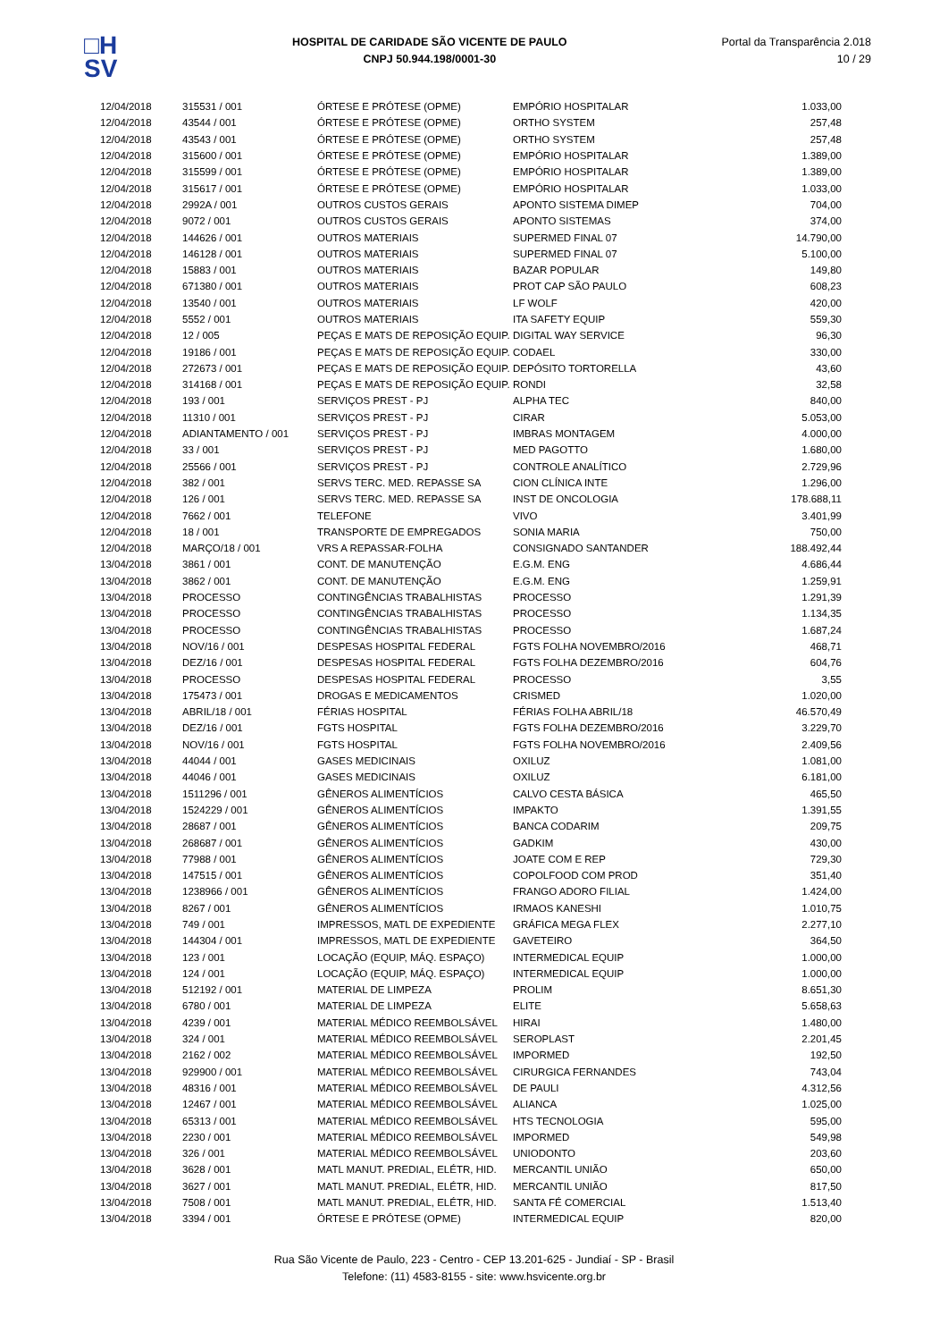□H
SV
HOSPITAL DE CARIDADE SÃO VICENTE DE PAULO
CNPJ 50.944.198/0001-30
Portal da Transparência 2.018
10 / 29
| 12/04/2018 | 315531 / 001 | ÓRTESE E PRÓTESE (OPME) | EMPÓRIO HOSPITALAR | 1.033,00 |
| 12/04/2018 | 43544 / 001 | ÓRTESE E PRÓTESE (OPME) | ORTHO SYSTEM | 257,48 |
| 12/04/2018 | 43543 / 001 | ÓRTESE E PRÓTESE (OPME) | ORTHO SYSTEM | 257,48 |
| 12/04/2018 | 315600 / 001 | ÓRTESE E PRÓTESE (OPME) | EMPÓRIO HOSPITALAR | 1.389,00 |
| 12/04/2018 | 315599 / 001 | ÓRTESE E PRÓTESE (OPME) | EMPÓRIO HOSPITALAR | 1.389,00 |
| 12/04/2018 | 315617 / 001 | ÓRTESE E PRÓTESE (OPME) | EMPÓRIO HOSPITALAR | 1.033,00 |
| 12/04/2018 | 2992A / 001 | OUTROS CUSTOS GERAIS | APONTO SISTEMA DIMEP | 704,00 |
| 12/04/2018 | 9072 / 001 | OUTROS CUSTOS GERAIS | APONTO SISTEMAS | 374,00 |
| 12/04/2018 | 144626 / 001 | OUTROS MATERIAIS | SUPERMED FINAL 07 | 14.790,00 |
| 12/04/2018 | 146128 / 001 | OUTROS MATERIAIS | SUPERMED FINAL 07 | 5.100,00 |
| 12/04/2018 | 15883 / 001 | OUTROS MATERIAIS | BAZAR POPULAR | 149,80 |
| 12/04/2018 | 671380 / 001 | OUTROS MATERIAIS | PROT CAP SÃO PAULO | 608,23 |
| 12/04/2018 | 13540 / 001 | OUTROS MATERIAIS | LF WOLF | 420,00 |
| 12/04/2018 | 5552 / 001 | OUTROS MATERIAIS | ITA SAFETY EQUIP | 559,30 |
| 12/04/2018 | 12 / 005 | PEÇAS E MATS DE REPOSIÇÃO EQUIP. | DIGITAL WAY SERVICE | 96,30 |
| 12/04/2018 | 19186 / 001 | PEÇAS E MATS DE REPOSIÇÃO EQUIP. | CODAEL | 330,00 |
| 12/04/2018 | 272673 / 001 | PEÇAS E MATS DE REPOSIÇÃO EQUIP. | DEPÓSITO TORTORELLA | 43,60 |
| 12/04/2018 | 314168 / 001 | PEÇAS E MATS DE REPOSIÇÃO EQUIP. | RONDI | 32,58 |
| 12/04/2018 | 193 / 001 | SERVIÇOS PREST - PJ | ALPHA TEC | 840,00 |
| 12/04/2018 | 11310 / 001 | SERVIÇOS PREST - PJ | CIRAR | 5.053,00 |
| 12/04/2018 | ADIANTAMENTO / 001 | SERVIÇOS PREST - PJ | IMBRAS MONTAGEM | 4.000,00 |
| 12/04/2018 | 33 / 001 | SERVIÇOS PREST - PJ | MED PAGOTTO | 1.680,00 |
| 12/04/2018 | 25566 / 001 | SERVIÇOS PREST - PJ | CONTROLE ANALÍTICO | 2.729,96 |
| 12/04/2018 | 382 / 001 | SERVS TERC. MED. REPASSE SA | CION CLÍNICA INTE | 1.296,00 |
| 12/04/2018 | 126 / 001 | SERVS TERC. MED. REPASSE SA | INST DE ONCOLOGIA | 178.688,11 |
| 12/04/2018 | 7662 / 001 | TELEFONE | VIVO | 3.401,99 |
| 12/04/2018 | 18 / 001 | TRANSPORTE DE EMPREGADOS | SONIA MARIA | 750,00 |
| 12/04/2018 | MARÇO/18 / 001 | VRS A REPASSAR-FOLHA | CONSIGNADO SANTANDER | 188.492,44 |
| 13/04/2018 | 3861 / 001 | CONT. DE MANUTENÇÃO | E.G.M. ENG | 4.686,44 |
| 13/04/2018 | 3862 / 001 | CONT. DE MANUTENÇÃO | E.G.M. ENG | 1.259,91 |
| 13/04/2018 | PROCESSO | CONTINGÊNCIAS TRABALHISTAS | PROCESSO | 1.291,39 |
| 13/04/2018 | PROCESSO | CONTINGÊNCIAS TRABALHISTAS | PROCESSO | 1.134,35 |
| 13/04/2018 | PROCESSO | CONTINGÊNCIAS TRABALHISTAS | PROCESSO | 1.687,24 |
| 13/04/2018 | NOV/16 / 001 | DESPESAS HOSPITAL FEDERAL | FGTS FOLHA NOVEMBRO/2016 | 468,71 |
| 13/04/2018 | DEZ/16 / 001 | DESPESAS HOSPITAL FEDERAL | FGTS FOLHA DEZEMBRO/2016 | 604,76 |
| 13/04/2018 | PROCESSO | DESPESAS HOSPITAL FEDERAL | PROCESSO | 3,55 |
| 13/04/2018 | 175473 / 001 | DROGAS E MEDICAMENTOS | CRISMED | 1.020,00 |
| 13/04/2018 | ABRIL/18 / 001 | FÉRIAS HOSPITAL | FÉRIAS FOLHA ABRIL/18 | 46.570,49 |
| 13/04/2018 | DEZ/16 / 001 | FGTS HOSPITAL | FGTS FOLHA DEZEMBRO/2016 | 3.229,70 |
| 13/04/2018 | NOV/16 / 001 | FGTS HOSPITAL | FGTS FOLHA NOVEMBRO/2016 | 2.409,56 |
| 13/04/2018 | 44044 / 001 | GASES MEDICINAIS | OXILUZ | 1.081,00 |
| 13/04/2018 | 44046 / 001 | GASES MEDICINAIS | OXILUZ | 6.181,00 |
| 13/04/2018 | 1511296 / 001 | GÊNEROS ALIMENTÍCIOS | CALVO CESTA BÁSICA | 465,50 |
| 13/04/2018 | 1524229 / 001 | GÊNEROS ALIMENTÍCIOS | IMPAKTO | 1.391,55 |
| 13/04/2018 | 28687 / 001 | GÊNEROS ALIMENTÍCIOS | BANCA CODARIM | 209,75 |
| 13/04/2018 | 268687 / 001 | GÊNEROS ALIMENTÍCIOS | GADKIM | 430,00 |
| 13/04/2018 | 77988 / 001 | GÊNEROS ALIMENTÍCIOS | JOATE COM E REP | 729,30 |
| 13/04/2018 | 147515 / 001 | GÊNEROS ALIMENTÍCIOS | COPOLFOOD COM PROD | 351,40 |
| 13/04/2018 | 1238966 / 001 | GÊNEROS ALIMENTÍCIOS | FRANGO ADORO FILIAL | 1.424,00 |
| 13/04/2018 | 8267 / 001 | GÊNEROS ALIMENTÍCIOS | IRMAOS KANESHI | 1.010,75 |
| 13/04/2018 | 749 / 001 | IMPRESSOS, MATL DE EXPEDIENTE | GRÁFICA MEGA FLEX | 2.277,10 |
| 13/04/2018 | 144304 / 001 | IMPRESSOS, MATL DE EXPEDIENTE | GAVETEIRO | 364,50 |
| 13/04/2018 | 123 / 001 | LOCAÇÃO (EQUIP, MÁQ. ESPAÇO) | INTERMEDICAL EQUIP | 1.000,00 |
| 13/04/2018 | 124 / 001 | LOCAÇÃO (EQUIP, MÁQ. ESPAÇO) | INTERMEDICAL EQUIP | 1.000,00 |
| 13/04/2018 | 512192 / 001 | MATERIAL DE LIMPEZA | PROLIM | 8.651,30 |
| 13/04/2018 | 6780 / 001 | MATERIAL DE LIMPEZA | ELITE | 5.658,63 |
| 13/04/2018 | 4239 / 001 | MATERIAL MÉDICO REEMBOLSÁVEL | HIRAI | 1.480,00 |
| 13/04/2018 | 324 / 001 | MATERIAL MÉDICO REEMBOLSÁVEL | SEROPLAST | 2.201,45 |
| 13/04/2018 | 2162 / 002 | MATERIAL MÉDICO REEMBOLSÁVEL | IMPORMED | 192,50 |
| 13/04/2018 | 929900 / 001 | MATERIAL MÉDICO REEMBOLSÁVEL | CIRURGICA FERNANDES | 743,04 |
| 13/04/2018 | 48316 / 001 | MATERIAL MÉDICO REEMBOLSÁVEL | DE PAULI | 4.312,56 |
| 13/04/2018 | 12467 / 001 | MATERIAL MÉDICO REEMBOLSÁVEL | ALIANCA | 1.025,00 |
| 13/04/2018 | 65313 / 001 | MATERIAL MÉDICO REEMBOLSÁVEL | HTS TECNOLOGIA | 595,00 |
| 13/04/2018 | 2230 / 001 | MATERIAL MÉDICO REEMBOLSÁVEL | IMPORMED | 549,98 |
| 13/04/2018 | 326 / 001 | MATERIAL MÉDICO REEMBOLSÁVEL | UNIODONTO | 203,60 |
| 13/04/2018 | 3628 / 001 | MATL MANUT. PREDIAL, ELÉTR, HID. | MERCANTIL UNIÃO | 650,00 |
| 13/04/2018 | 3627 / 001 | MATL MANUT. PREDIAL, ELÉTR, HID. | MERCANTIL UNIÃO | 817,50 |
| 13/04/2018 | 7508 / 001 | MATL MANUT. PREDIAL, ELÉTR, HID. | SANTA FÉ COMERCIAL | 1.513,40 |
| 13/04/2018 | 3394 / 001 | ÓRTESE E PRÓTESE (OPME) | INTERMEDICAL EQUIP | 820,00 |
Rua São Vicente de Paulo, 223 - Centro - CEP 13.201-625 - Jundiaí - SP - Brasil
Telefone: (11) 4583-8155 - site: www.hsvicente.org.br